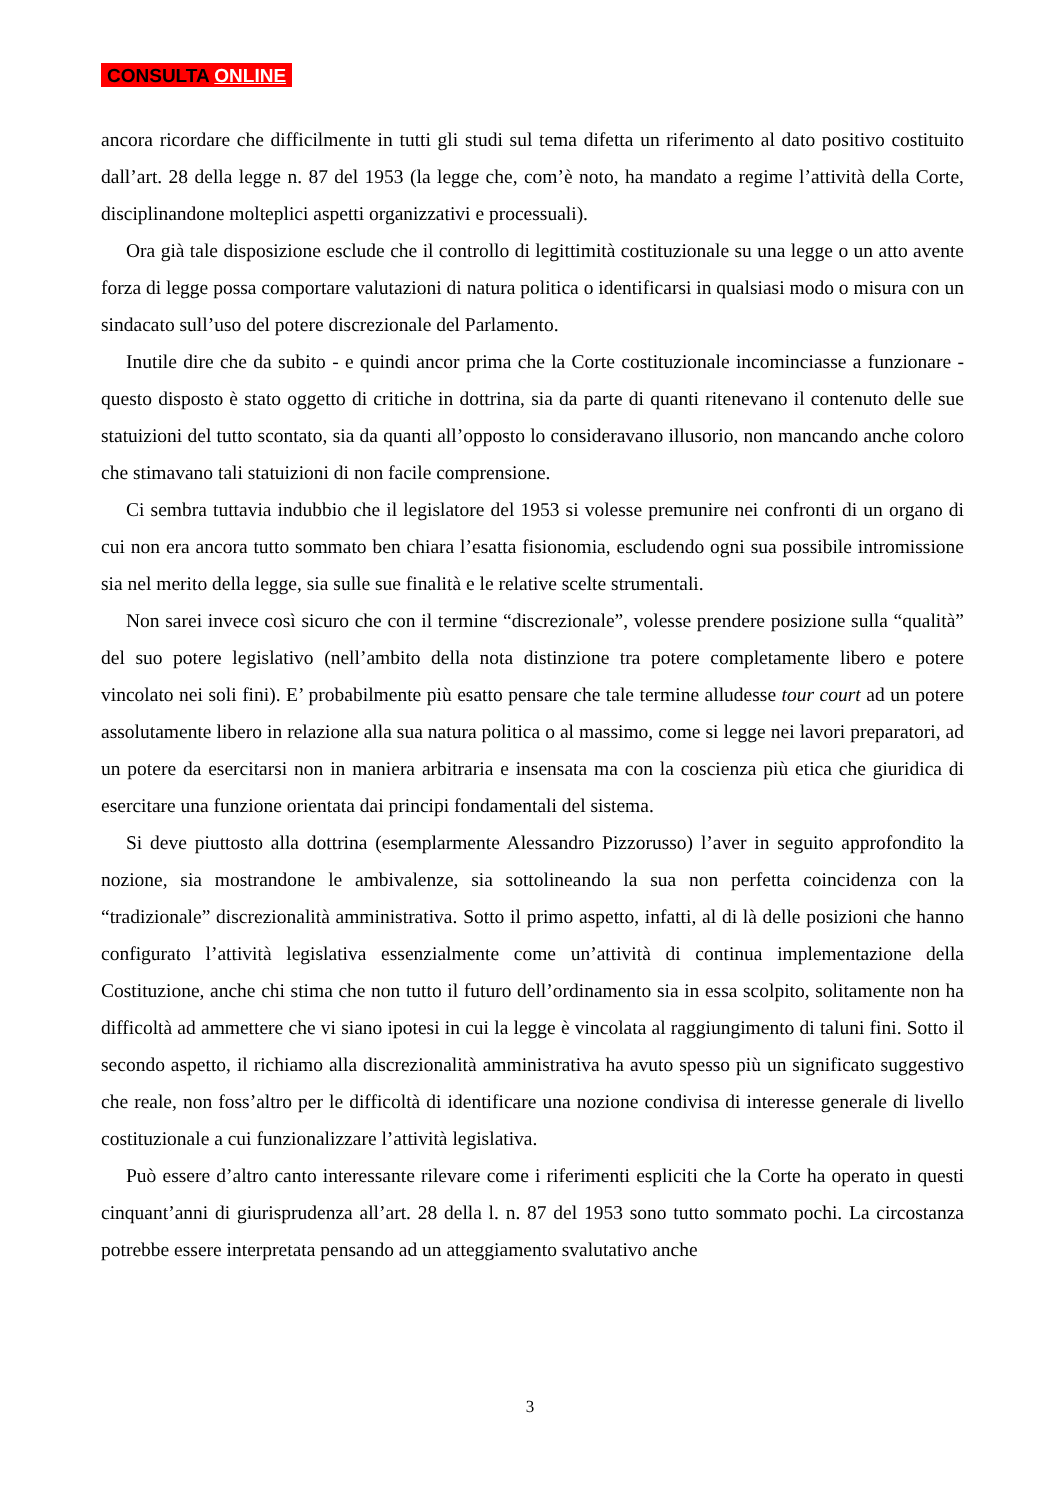CONSULTA ONLINE
ancora ricordare che difficilmente in tutti gli studi sul tema difetta un riferimento al dato positivo costituito dall’art. 28 della legge n. 87 del 1953 (la legge che, com’è noto, ha mandato a regime l’attività della Corte, disciplinandone molteplici aspetti organizzativi e processuali).
Ora già tale disposizione esclude che il controllo di legittimità costituzionale su una legge o un atto avente forza di legge possa comportare valutazioni di natura politica o identificarsi in qualsiasi modo o misura con un sindacato sull’uso del potere discrezionale del Parlamento.
Inutile dire che da subito - e quindi ancor prima che la Corte costituzionale incominciasse a funzionare - questo disposto è stato oggetto di critiche in dottrina, sia da parte di quanti ritenevano il contenuto delle sue statuizioni del tutto scontato, sia da quanti all’opposto lo consideravano illusorio, non mancando anche coloro che stimavano tali statuizioni di non facile comprensione.
Ci sembra tuttavia indubbio che il legislatore del 1953 si volesse premunire nei confronti di un organo di cui non era ancora tutto sommato ben chiara l’esatta fisionomia, escludendo ogni sua possibile intromissione sia nel merito della legge, sia sulle sue finalità e le relative scelte strumentali.
Non sarei invece così sicuro che con il termine “discrezionale”, volesse prendere posizione sulla “qualità” del suo potere legislativo (nell’ambito della nota distinzione tra potere completamente libero e potere vincolato nei soli fini). E’ probabilmente più esatto pensare che tale termine alludesse tour court ad un potere assolutamente libero in relazione alla sua natura politica o al massimo, come si legge nei lavori preparatori, ad un potere da esercitarsi non in maniera arbitraria e insensata ma con la coscienza più etica che giuridica di esercitare una funzione orientata dai principi fondamentali del sistema.
Si deve piuttosto alla dottrina (esemplarmente Alessandro Pizzorusso) l’aver in seguito approfondito la nozione, sia mostrandone le ambivalenze, sia sottolineando la sua non perfetta coincidenza con la “tradizionale” discrezionalità amministrativa. Sotto il primo aspetto, infatti, al di là delle posizioni che hanno configurato l’attività legislativa essenzialmente come un’attività di continua implementazione della Costituzione, anche chi stima che non tutto il futuro dell’ordinamento sia in essa scolpito, solitamente non ha difficoltà ad ammettere che vi siano ipotesi in cui la legge è vincolata al raggiungimento di taluni fini. Sotto il secondo aspetto, il richiamo alla discrezionalità amministrativa ha avuto spesso più un significato suggestivo che reale, non foss’altro per le difficoltà di identificare una nozione condivisa di interesse generale di livello costituzionale a cui funzionalizzare l’attività legislativa.
Può essere d’altro canto interessante rilevare come i riferimenti espliciti che la Corte ha operato in questi cinquant’anni di giurisprudenza all’art. 28 della l. n. 87 del 1953 sono tutto sommato pochi. La circostanza potrebbe essere interpretata pensando ad un atteggiamento svalutativo anche
3